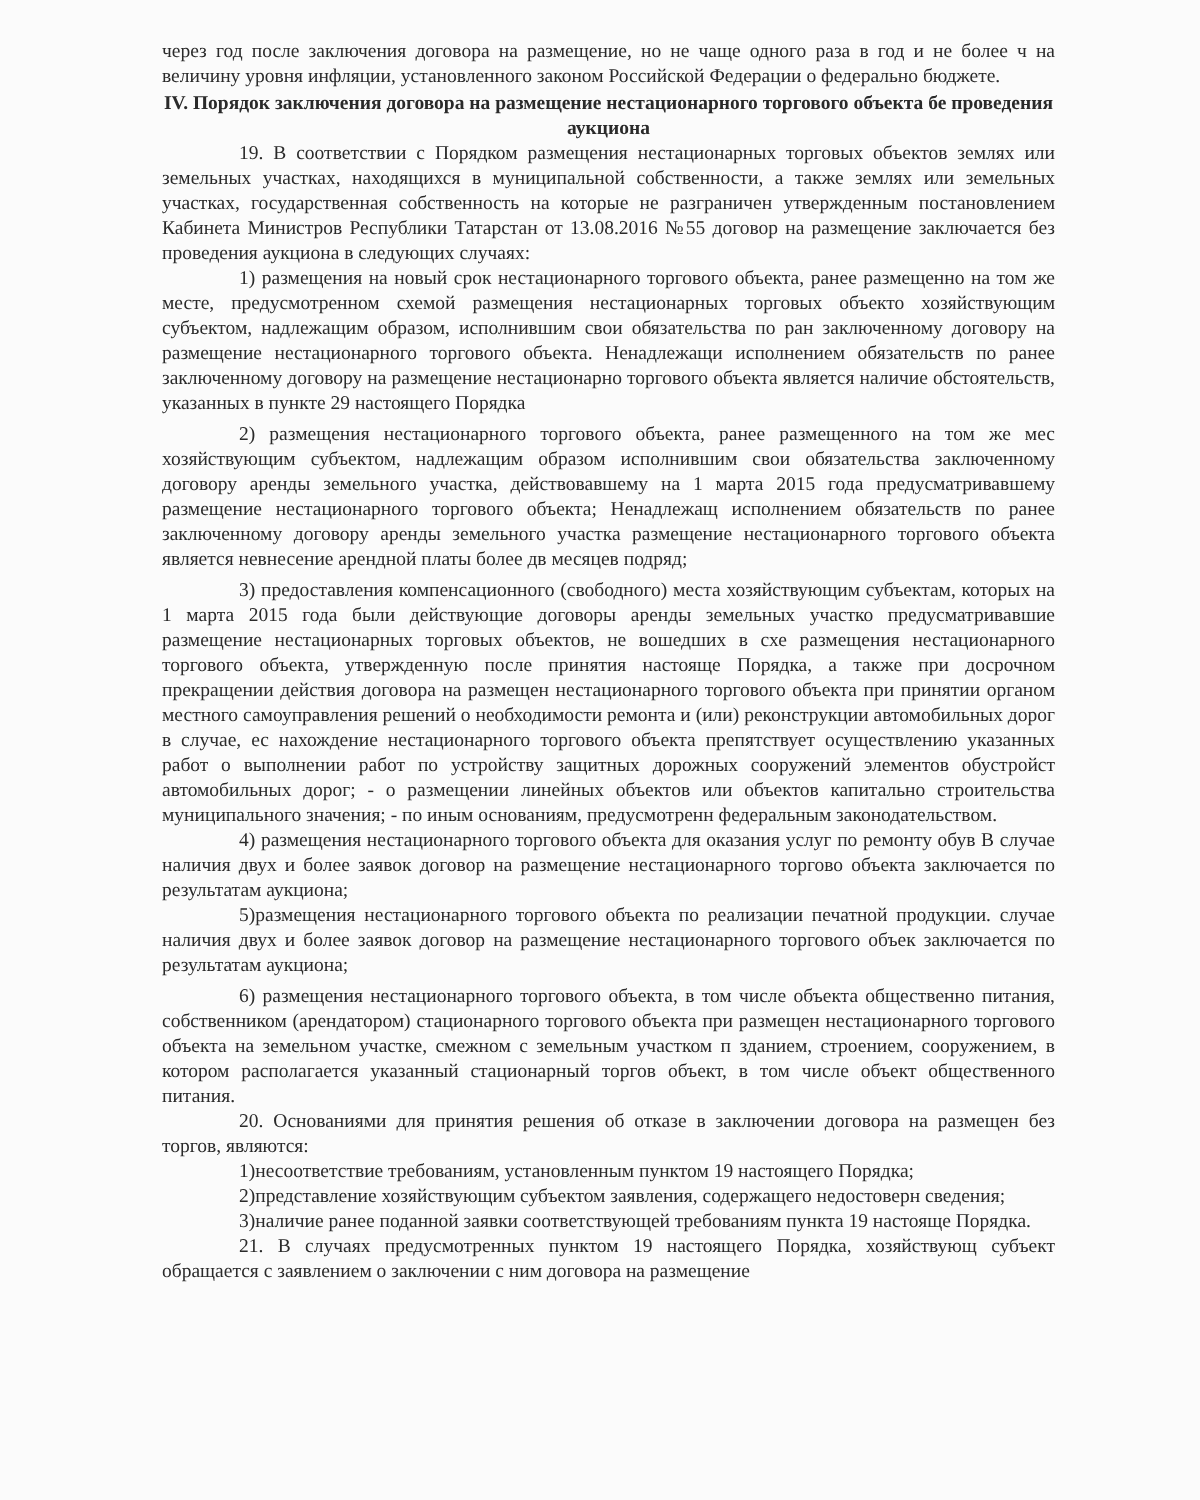через год после заключения договора на размещение, но не чаще одного раза в год и не более ч на величину уровня инфляции, установленного законом Российской Федерации о федерально бюджете.
IV. Порядок заключения договора на размещение нестационарного торгового объекта бе проведения аукциона
19. В соответствии с Порядком размещения нестационарных торговых объектов землях или земельных участках, находящихся в муниципальной собственности, а также землях или земельных участках, государственная собственность на которые не разграничен утвержденным постановлением Кабинета Министров Республики Татарстан от 13.08.2016 №55 договор на размещение заключается без проведения аукциона в следующих случаях:
1) размещения на новый срок нестационарного торгового объекта, ранее размещенно на том же месте, предусмотренном схемой размещения нестационарных торговых объекто хозяйствующим субъектом, надлежащим образом, исполнившим свои обязательства по ран заключенному договору на размещение нестационарного торгового объекта. Ненадлежащи исполнением обязательств по ранее заключенному договору на размещение нестационарно торгового объекта является наличие обстоятельств, указанных в пункте 29 настоящего Порядка
2) размещения нестационарного торгового объекта, ранее размещенного на том же мес хозяйствующим субъектом, надлежащим образом исполнившим свои обязательства заключенному договору аренды земельного участка, действовавшему на 1 марта 2015 года предусматривавшему размещение нестационарного торгового объекта; Ненадлежащ исполнением обязательств по ранее заключенному договору аренды земельного участка размещение нестационарного торгового объекта является невнесение арендной платы более дв месяцев подряд;
3) предоставления компенсационного (свободного) места хозяйствующим субъектам, которых на 1 марта 2015 года были действующие договоры аренды земельных участко предусматривавшие размещение нестационарных торговых объектов, не вошедших в схе размещения нестационарного торгового объекта, утвержденную после принятия настояще Порядка, а также при досрочном прекращении действия договора на размещен нестационарного торгового объекта при принятии органом местного самоуправления решений о необходимости ремонта и (или) реконструкции автомобильных дорог в случае, ес нахождение нестационарного торгового объекта препятствует осуществлению указанных работ о выполнении работ по устройству защитных дорожных сооружений элементов обустройст автомобильных дорог; - о размещении линейных объектов или объектов капитально строительства муниципального значения; - по иным основаниям, предусмотренн федеральным законодательством.
4) размещения нестационарного торгового объекта для оказания услуг по ремонту обув В случае наличия двух и более заявок договор на размещение нестационарного торгово объекта заключается по результатам аукциона;
5)размещения нестационарного торгового объекта по реализации печатной продукции. случае наличия двух и более заявок договор на размещение нестационарного торгового объек заключается по результатам аукциона;
6) размещения нестационарного торгового объекта, в том числе объекта общественно питания, собственником (арендатором) стационарного торгового объекта при размещен нестационарного торгового объекта на земельном участке, смежном с земельным участком п зданием, строением, сооружением, в котором располагается указанный стационарный торгов объект, в том числе объект общественного питания.
20. Основаниями для принятия решения об отказе в заключении договора на размещен без торгов, являются:
1)несоответствие требованиям, установленным пунктом 19 настоящего Порядка;
2)представление хозяйствующим субъектом заявления, содержащего недостоверн сведения;
3)наличие ранее поданной заявки соответствующей требованиям пункта 19 настояще Порядка.
21. В случаях предусмотренных пунктом 19 настоящего Порядка, хозяйствующ субъект обращается с заявлением о заключении с ним договора на размещение